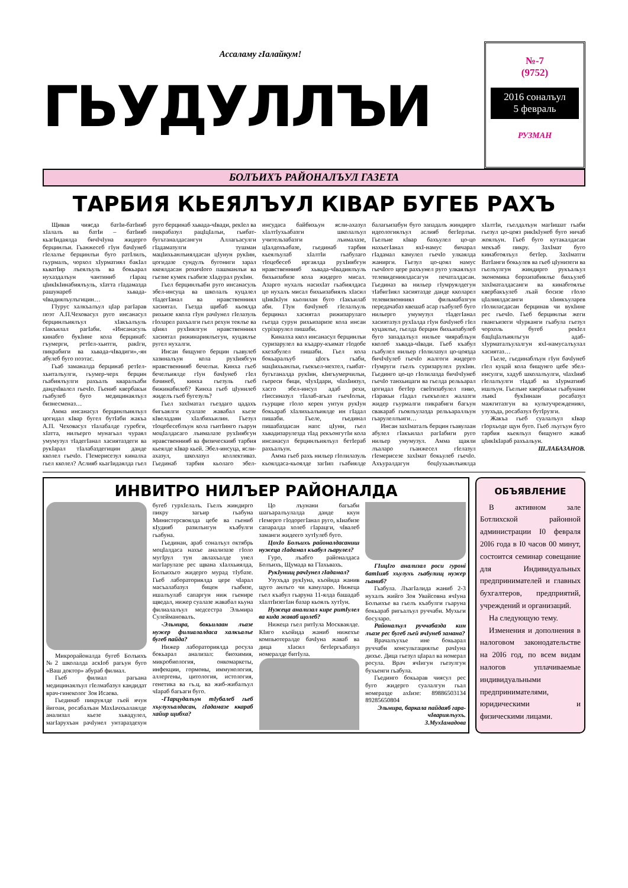Ассаламу гІалайкум!
ГЬУДУЛЛЪИ
№-7
(9752)
2016 соналъул
5 февраль
РУЗМАН
БОЛЪИХЪ РАЙОНАЛЪУЛ ГАЗЕТА
ТАРБИЯ КЬЕЯЛЪУЛ КІВАР БУГЕБ РАХЪ
Щивав чиясда батІи-батІияб хІалалъ ва батІи – батІияб кьагІидаялда бичІчІуна жидерго берцинлъи. Гьанжесеб гІун бачІунеб гІелалъе берцинлъи буго ратІлилъ, гьурмалъ, чорхол хІурматиял бакІал кьватІир лъеялъуль ва бокьарал нухаздалъун чантиниб гІарац цІикІкІинабиялъуль, хІатта гІадамазда рашунареб хьвада-чІвадиялъулъгицин…
ГІурус халкъалъул цІар рагІарав поэт А.П.Чеховасул руго инсанасул берцинлъиялъул хІакъалъуль гІакъилал рагІаби. «Инсанасуль кинабго букІине кола берцинаб: гъумерги, ретІел-хьитги, ракІги, пикрабиги ва хьвада-чІвадиги»,-ян абулеб буго поэтас.
Гьаб заманалда берцинаб ретІел- хьиталъулги, гьумер-черх берцин гьабиялъулги рахъалъ кваралъаби дандчІвалел гьечІо. Гьениб квербакъи гьабулеб буго медицинаялъул бизнесменаз…
Амма инсанасул берцинлъиялъул цогидал кІвар бугел бутІаби жакъа А.П. Чеховасул тІалабалде гуребги, хІатта, нилъерго мунагьал чураял умумузул тІадегІанал хасиятаздеги ва рукІарал тІалабаздегицин данде кколел гьечІо. ГІемерисезул киналха гьел кколел? Аслияб кьагІидаялда гьел руго берцинаб хьвада-чІвади, рекІел ва пикрабазул рацІцІалъи, гьибат-бугьтаналдасангун Аллагьасулги гІадамазулги тушман мацІихьанлъиялдасан цІунун рукІин, цогидазе сундулъ бугониги зарал ккеялдасан рохичІого пашманлъи ва гьезие кумек гьабизе хІадурал рукІин.
Гьел берцинлъаби руго инсанасуль эбел-инсуца ва школалъ куцалел тІадегІанал ва нравственниял хасиятал. Гьезда щибаб кьоялда рихьизе ккола гІун рачІунел гІелазуль гІоларел рахъалги гьел рехун теялъе ва цІиял рухІиялгун нравственниял хасиятал рижинариялъегун, куцаялъе ругел нухалги.
Инсан бищунго берцин гьавулеб хазиналъун кола рухІиябгун нравственнияб бечелъи. Кинха гьеб бечелъиялде гІун бачІунеб гІел бачинеб, кинха гьезуль гьеб бижинабилеб? Кинха гьеб цІунилеб жиделъ гьеб бугезуль?
Гьел захІматал гьездаго цадахъ бигьаялги суалазе жавабал кьезе кІвеладаян хІалбихьилин. Гьезул тІоцебесеблъун кола гьитІинго гьарун моцІалдасаго лъималазе рухІиябгун нравственнияб ва физическияб тарбия кьеялде кІвар кьей. Эбел-инсуца, ясли-ахазул, школазул коллективаз. Гьединаб тарбия кьолаго эбел-инсудаса байбихьун ясли-ахазул хІалтІухьабазги школалъул учительзабазги лъималазе, цІалдохъабазе, гьединаб тарбия кьеялъулаб хІалтІи гьабулаго тІоцебесеб иргаялда рухІиябгун нравственнияб хьвада-чІвадиялъуль бихьизабизе кола жидерго мисал. Азарго нухалъ насихІат гьабиялдаса цо нухалъ мисал бихьизабиялъ хІасил цІикІкІун кьолилан буго гІакъилаб аби. ГІун бачІунеб гІелалъуль берцинал хасиятал рижизарулаго гьезда сурун рихьизаризе кола инсан сурізарулел пишаби.
Киналха ккол инсанасул берцинлъи суризарулел ва къадру-къимат гІодобе ккезабулел пишаби. Гьел кола бокьаралъуб цІогь гьаби, мацІихьанлъи, гьекъел-мехтел, гьибат-бугьтаналда рукІин, кІигьумерчилъи, гьереси бици, чІухІдари, чІахІиязул, хасго эбел-инсул адаб рехи, гІиссиназул тІалаб-агьаз гьечІолъи, гьурщие гІоло керен унтун рукІун бокьараб хІалихьалъиялде ин гІадал пишаби. Гьеле, гьединал пишабаздасан напс цІуни, гьел хьвадизарулезда тІад рекъонгутІи кола инсанасул берцинлъиялъул бетІераб рахъалъун.
Амма гьеб рахъ нильер гІолилазуль кьоялдаса-кьоялде загІип гьабиялде балагьизабун буго западалъ жиндирго идеологиялъул аслияб бегІерлъи. Гьелъие кІвар бахъулел цо-цо нахъегІанал яхІ-намус бичарал гІадамал камулел гьечІо улкаялда жанирги. Гьезул цо-цоял намус гьечІого цере рахъунел руго улкаялъул телевидениялдасагун печаталдасан. Гьединаз ва нильер гІумруялдегун тІабигІиял хасиятазде данде кколарел телевизионниял фильмабазгун передачабаз квешаб асар гьабулеб буго нильерго умумузул тІадегІанал хасиятазул рухІалда гІун бачІунеб гІел куцаялъе, гьелда берцин бихьизабулеб буго западалъул нильее чиярабльун кколеб хьвада-чІвади. Гьеб къабул гьабулел нильер гІолилазул цо-цоязда бичІчІулеб гьечІо жалгоги жидерго гІумруги гьелъ суризарулел рукІин. Гьединго цо-цо гІолилазда бичІчІунеб гьечІо танхьицаги ва гьелда рельъарал цогидал бетІер свеlrизабулел пиво, гІаракьи гІадал гьекъолел жалазги жидер гьурмалги пикрабиги багьун свакараб гьоялъулазда рельъаралльун гьарулеллъиги…
Инсан захІматалъ берцин гьавулаан абулел гІакъилал рагІабиги руго нильер умумузул. Амма щаяли лъаларо гьанжесел гІелазул гІемерисезе захІмат бокьулеб гьечІо. Ахъуралдагун боцІухьанлъиялда хІалтІи, гьелдалъун магІишат гьаби гьезул цо-цояз рикІкІунеб буго ничаб жоялъун. Гьеб буго кутакалдасан мекъаб пикру. ЗахІмат буго кинабгоялъул бетІер. ЗахІматги ВатІанги бокьулев ва гьеб цІунизеги ва гьелъулгун жиндирго рукъальул экономика борхизабиялъе бихьулеб захІматалдасанги ва кинабгоялъе квербакъулеб лъай босизе гІоло цІалиялдасанги хІинкъуларев гІолиласдасан берцинав чи вукІине рес гьечІо. Гьеб берцинлъи жеги гвангьизеги чІурканги гьабула гьезул чорхоль бугеб рекІел бацІцІалъиялъгун адаб-хІурматалъулалгун яхІ-намусалъулал хасиятаз…
Гьеле, гьединаблъун гІун бачІунеб гІел куцай кола бищунго цебе эбел-инсулги, хадуб школалъулги, чІахІияб гІелалъулги тІадаб ва хІурматияб ишлъун. Гьелъие квербакъи гьабунани лъикІ букІинаан росабазул мажгитазгун ва культучреждениял, узухъда, росабазул бутІрузги.
Жакъа гьеб суалалъул кІвар гІорхьоде щун буго. Гьеб лъугьун буго тарбия кьеялъул бищунго жаваб цІикІкІараб рахъальун.
Ш.ЛАБАЗАНОВ.
ИНВИТРО НИЛЪЕР РАЙОНАЛДА
Микрорайоналда бугеб Болъихъ №2 школалда аскІоб рагьун буго «Ваш доктор» абураб филиал.
Гьеб филиал рагьана медицинаялъул гІелмабазул кандидат врач-гинеколог Зоя Исаева.
Гьединаб пикруялде гьей ячун йигоан, росабалъан МахІачхъалаялде анализал кьезе хьвадулел, магІарухъан рачІунел унтараздехун бугеб гурхІелалъ. Гьелъ жиндирго пикру загьир гьабуна Министерсвоялда цебе ва гьениб кІудияб разилъигун къабулги гьабуна.
Гьединан, араб соналъул октябрь моцІалдаса нахъе анализазе гІоло мугІрул тун авлахъалде унел магІарулазе рес щвана хІалхьиялда, Болъихъго жидерго мурад тІубазе. Гьеб лабораториялда цере чІарал масъалабазул бицен гьабизе, ишалъулаб сапаргун ниж гьенире щведал, нижер суалазе жавабал кьуна филиалалъул медсестра Эльмира Сулеймановалъ.
-Эльмира, бокьилаан лъазе нужер филиалалдаса халкъалъе бугеб пайда?
Нижер лабораториялда росула бокьарал анализал: биохимия, микробиология, онкомаркеты, инфекции, гормоны, иммунология, аллергены, цитология, истология, генетика ва гь.ц. ва жиб-жибалъул чІараб багьаги буго.
-ГІарцудалъун тІубалеб гьеб хъулухъалдасан, гІадамазе ккараб хайир щибха?
Цо лъунани багьаби шагьаралъулалда данде ккун гІемерго гІодорегІанал руго, кІиабизе сапаралда холеб гІарацги, чІвалеб заманги жидеего хутІулеб буго.
ЦохІо Болъихъ районалдасаниш нужеца гІадамал къабул гьарулел?
Гуро, лъабго районалдаса Болъихъ, Щумада ва ГІахьвахъ.
РукІунищ рачІунел гІадамал?
Узухъда рукІуна, къойида жанив щуго анлъго чи камуларо. Нижеца гьел къабул гьаруна 11-ялда башадаб хІалтІизегІан базар кьоялъ хутІун.
Нужеца анализал кире ритІулел ва кида жаваб щолеб?
Нижеца гьел ритІула Москваялде. КІиго къойида жаниб нижехъе компьютералде бачІуна жаваб ва дица хІасил бетІергьабазул номералде битІула.
ГІицІго анализал роси гуроні батІияб хъулухъ гьабулищ нужер гьаниб?
Гьабула. ЛъагІалида жаниб 2-3 нухалъ жийго Зоя Увайсовна ячІуна Болъихъе ва гьелъ къабулги гьаруна бокьараб ригьалъул руччаби. Мухьги босуларо.
Районалъул руччабазда кин лъазе рес бугеб гьей ячІунеб замана?
Врачалъухье ине бокьарал руччаби консультациялъе рачІуна дихъе. Дица гьезул цІарал ва номерал росула. Врач ячІигун гьезулгун бухьенги гьабула.
Гьединго бокьарав чиясул рес буго жидерго суалалгун гьал номеразде ахІизе: 89886503134 89285650804
Эльмира, баркала пайдаяб гара-чІвариялъухъ.
З.МухІамадова
ОБЪЯВЛЕНИЕ
В активном зале Ботлихской районной администрации I0 февраля 20I6 года в I0 часов 00 минут, состоится семинар совещание для Индивидуальных предпринимателей и главных бухгалтеров, предприятий, учреждений и организаций.
На следующую тему.
Изменения и дополнения в налоговом законодательстве на 20I6 год, по всем видам налогов уплачиваемые индивидуальными предпринимателями, юридическими и физическими лицами.